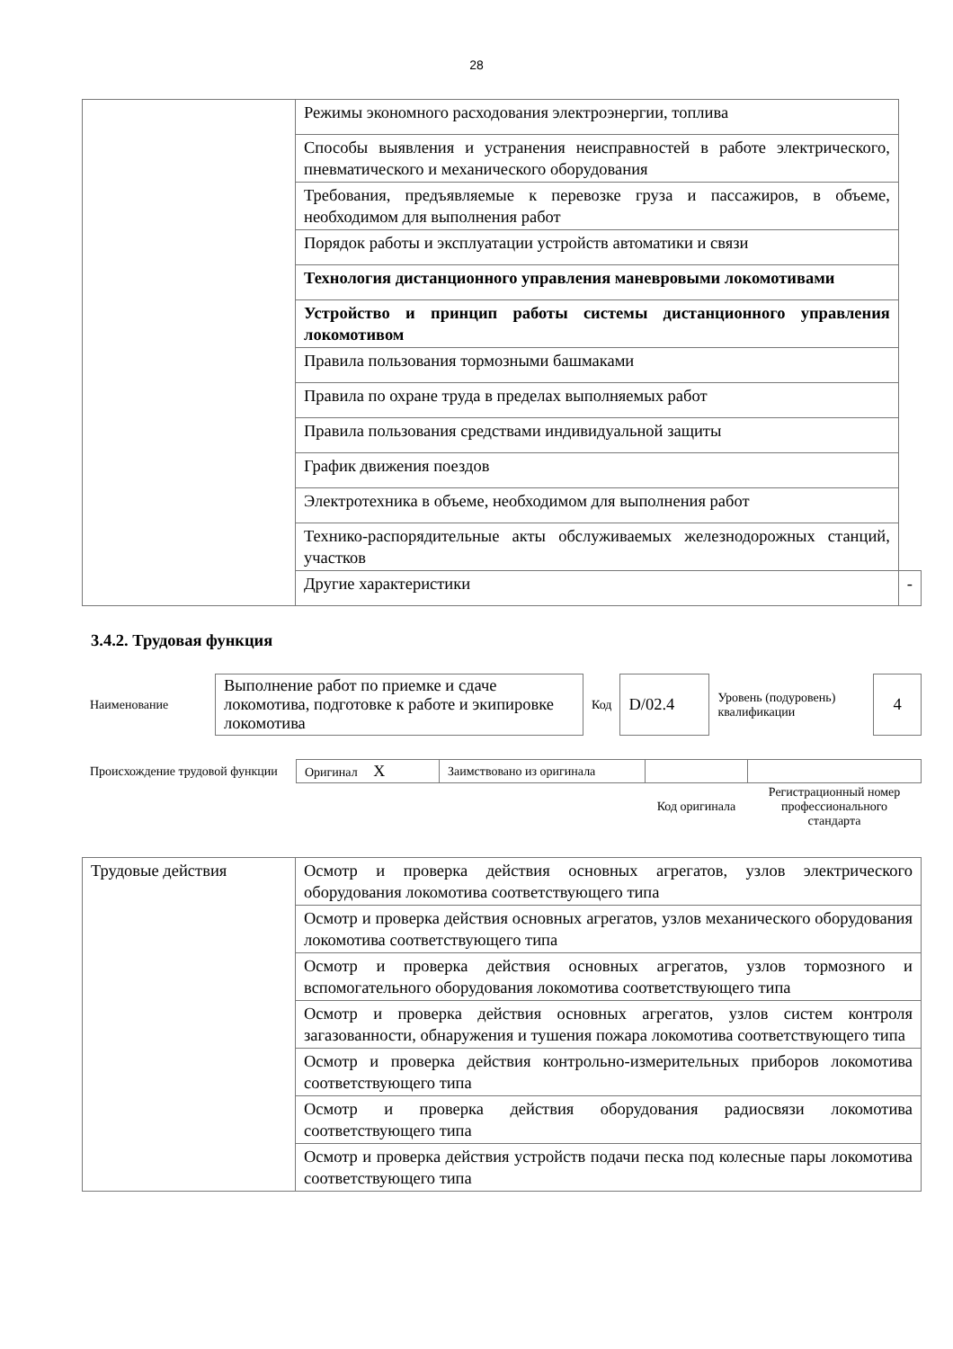28
| | Режимы экономного расходования электроэнергии, топлива | |
| | Способы выявления и устранения неисправностей в работе электрического, пневматического и механического оборудования | |
| | Требования, предъявляемые к перевозке груза и пассажиров, в объеме, необходимом для выполнения работ | |
| | Порядок работы и эксплуатации устройств автоматики и связи | |
| | Технология дистанционного управления маневровыми локомотивами | |
| | Устройство и принцип работы системы дистанционного управления локомотивом | |
| | Правила пользования тормозными башмаками | |
| | Правила по охране труда в пределах выполняемых работ | |
| | Правила пользования средствами индивидуальной защиты | |
| | График движения поездов | |
| | Электротехника в объеме, необходимом для выполнения работ | |
| | Технико-распорядительные акты обслуживаемых железнодорожных станций, участков | |
| | Другие характеристики | - |
3.4.2. Трудовая функция
| Наименование | Выполнение работ по приемке и сдаче локомотива, подготовке к работе и экипировке локомотива | Код | D/02.4 | Уровень (подуровень) квалификации | 4 |
| Происхождение трудовой функции | Оригинал X | Заимствовано из оригинала | | |
| | | | Код оригинала | Регистрационный номер профессионального стандарта |
| Трудовые действия | Осмотр и проверка действия основных агрегатов, узлов электрического оборудования локомотива соответствующего типа |
| | Осмотр и проверка действия основных агрегатов, узлов механического оборудования локомотива соответствующего типа |
| | Осмотр и проверка действия основных агрегатов, узлов тормозного и вспомогательного оборудования локомотива соответствующего типа |
| | Осмотр и проверка действия основных агрегатов, узлов систем контроля загазованности, обнаружения и тушения пожара локомотива соответствующего типа |
| | Осмотр и проверка действия контрольно-измерительных приборов локомотива соответствующего типа |
| | Осмотр и проверка действия оборудования радиосвязи локомотива соответствующего типа |
| | Осмотр и проверка действия устройств подачи песка под колесные пары локомотива соответствующего типа |